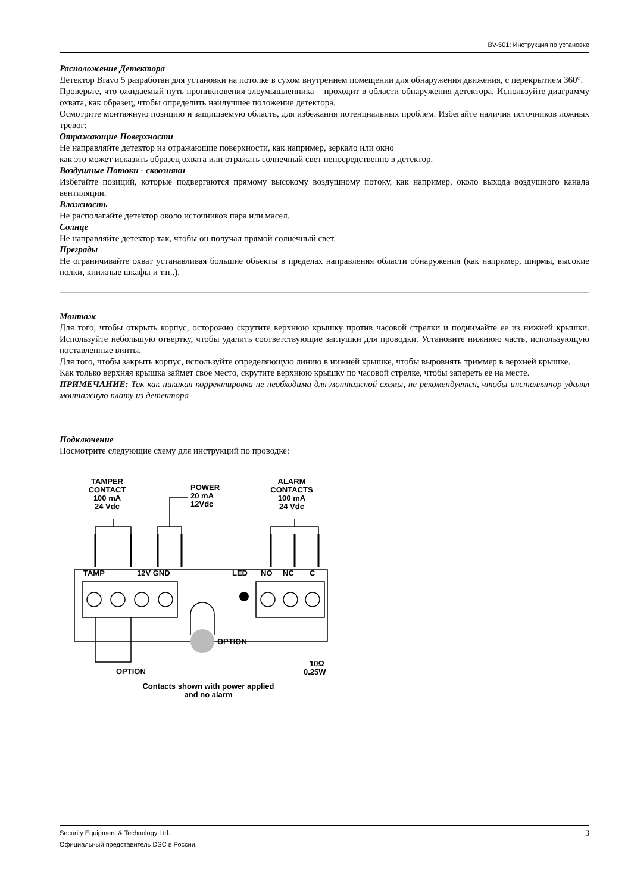BV-501: Инструкция по установке
Расположение Детектора
Детектор Bravo 5 разработан для установки на потолке в сухом внутреннем помещении для обнаружения движения, с перекрытием 360°.
Проверьте, что ожидаемый путь проникновения злоумышленника – проходит в области обнаружения детектора. Используйте диаграмму охвата, как образец, чтобы определить наилучшее положение детектора.
Осмотрите монтажную позицию и защищаемую область, для избежания потенциальных проблем. Избегайте наличия источников ложных тревог:
Отражающие Поверхности
Не направляйте детектор на отражающие поверхности, как например, зеркало или окно
как это может исказить образец охвата или отражать солнечный свет непосредственно в детектор.
Воздушные Потоки - сквозняки
Избегайте позиций, которые подвергаются прямому высокому воздушному потоку, как например, около выхода воздушного канала вентиляции.
Влажность
Не располагайте детектор около источников пара или масел.
Солнце
Не направляйте детектор так, чтобы он получал прямой солнечный свет.
Преграды
Не ограничивайте охват устанавливая большие объекты в пределах направления области обнаружения (как например, ширмы, высокие полки, книжные шкафы и т.п..).
Монтаж
Для того, чтобы открыть корпус, осторожно скрутите верхнюю крышку против часовой стрелки и поднимайте ее из нижней крышки. Используйте небольшую отвертку, чтобы удалить соответствующие заглушки для проводки. Установите нижнюю часть, использующую поставленные винты.
Для того, чтобы закрыть корпус, используйте определяющую линию в нижней крышке, чтобы выровнять триммер в верхней крышке.
Как только верхняя крышка займет свое место, скрутите верхнюю крышку по часовой стрелке, чтобы запереть ее на месте.
ПРИМЕЧАНИЕ: Так как никакая корректировка не необходима для монтажной схемы, не рекомендуется, чтобы инсталлятор удалял монтажную плату из детектора
Подключение
Посмотрите следующие схему для инструкций по проводке:
TAMPER
CONTACT
100 mA
24 Vdc
POWER
20 mA
12Vdc
ALARM
CONTACTS
100 mA
24 Vdc
TAMP
12V GND
LED
NO
NC
C
OPTION
OPTION
10Ω
0.25W
Contacts shown with power applied
and no alarm
Security Equipment & Technology Ltd.
Официальный представитель DSC в России.
3